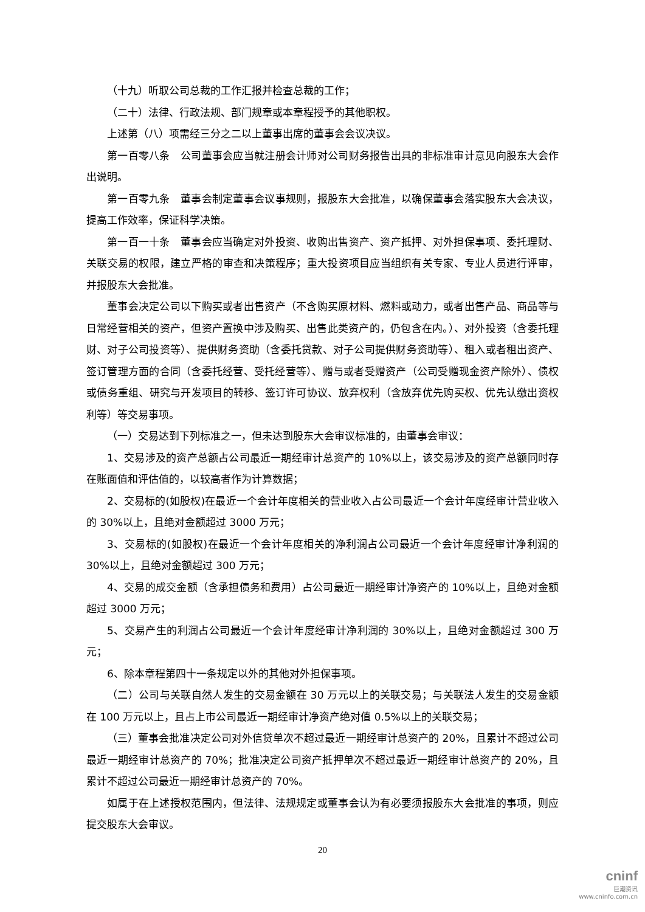（十九）听取公司总裁的工作汇报并检查总裁的工作；
（二十）法律、行政法规、部门规章或本章程授予的其他职权。
上述第（八）项需经三分之二以上董事出席的董事会会议决议。
第一百零八条　公司董事会应当就注册会计师对公司财务报告出具的非标准审计意见向股东大会作出说明。
第一百零九条　董事会制定董事会议事规则，报股东大会批准，以确保董事会落实股东大会决议，提高工作效率，保证科学决策。
第一百一十条　董事会应当确定对外投资、收购出售资产、资产抵押、对外担保事项、委托理财、关联交易的权限，建立严格的审查和决策程序；重大投资项目应当组织有关专家、专业人员进行评审，并报股东大会批准。
董事会决定公司以下购买或者出售资产（不含购买原材料、燃料或动力，或者出售产品、商品等与日常经营相关的资产，但资产置换中涉及购买、出售此类资产的，仍包含在内。）、对外投资（含委托理财、对子公司投资等）、提供财务资助（含委托贷款、对子公司提供财务资助等）、租入或者租出资产、签订管理方面的合同（含委托经营、受托经营等）、赠与或者受赠资产（公司受赠现金资产除外）、债权或债务重组、研究与开发项目的转移、签订许可协议、放弃权利（含放弃优先购买权、优先认缴出资权利等）等交易事项。
（一）交易达到下列标准之一，但未达到股东大会审议标准的，由董事会审议：
1、交易涉及的资产总额占公司最近一期经审计总资产的 10%以上，该交易涉及的资产总额同时存在账面值和评估值的，以较高者作为计算数据；
2、交易标的(如股权)在最近一个会计年度相关的营业收入占公司最近一个会计年度经审计营业收入的 30%以上，且绝对金额超过 3000 万元；
3、交易标的(如股权)在最近一个会计年度相关的净利润占公司最近一个会计年度经审计净利润的 30%以上，且绝对金额超过 300 万元；
4、交易的成交金额（含承担债务和费用）占公司最近一期经审计净资产的 10%以上，且绝对金额超过 3000 万元；
5、交易产生的利润占公司最近一个会计年度经审计净利润的 30%以上，且绝对金额超过 300 万元；
6、除本章程第四十一条规定以外的其他对外担保事项。
（二）公司与关联自然人发生的交易金额在 30 万元以上的关联交易；与关联法人发生的交易金额在 100 万元以上，且占上市公司最近一期经审计净资产绝对值 0.5%以上的关联交易；
（三）董事会批准决定公司对外信贷单次不超过最近一期经审计总资产的 20%，且累计不超过公司最近一期经审计总资产的 70%；批准决定公司资产抵押单次不超过最近一期经审计总资产的 20%，且累计不超过公司最近一期经审计总资产的 70%。
如属于在上述授权范围内，但法律、法规规定或董事会认为有必要须报股东大会批准的事项，则应提交股东大会审议。
20
cninf
巨潮资讯
www.cninfo.com.cn